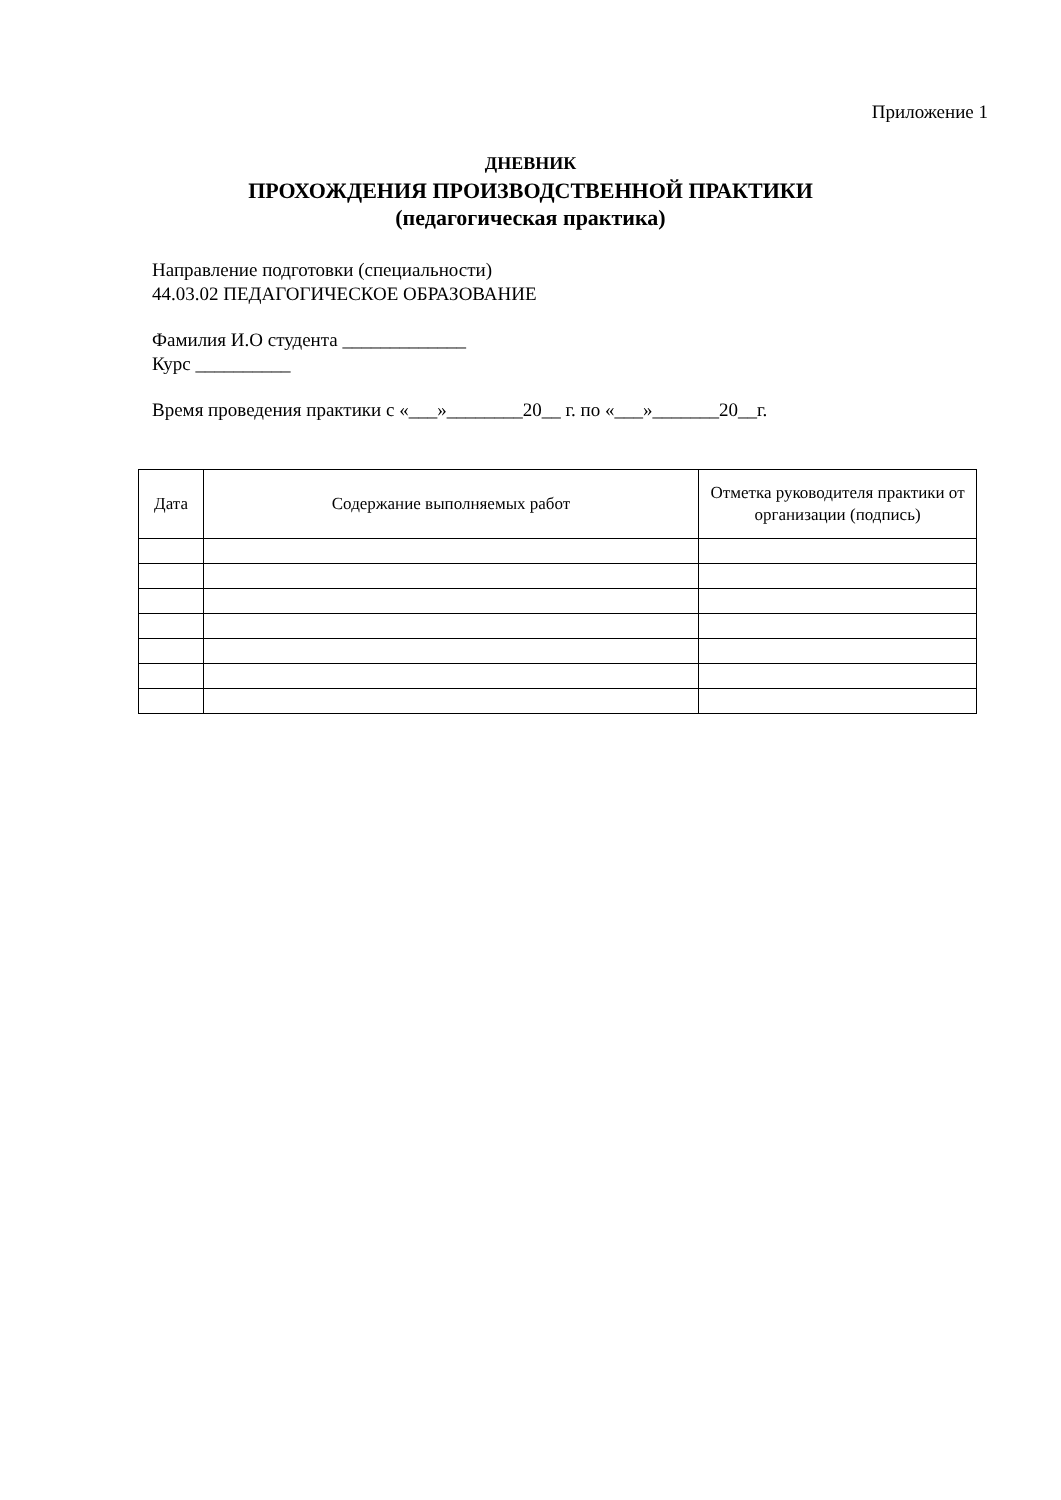Приложение 1
ДНЕВНИК
ПРОХОЖДЕНИЯ ПРОИЗВОДСТВЕННОЙ ПРАКТИКИ
(педагогическая практика)
Направление подготовки (специальности)
44.03.02 ПЕДАГОГИЧЕСКОЕ ОБРАЗОВАНИЕ
Фамилия И.О студента _____________
Курс __________
Время проведения практики с «___»________20__ г. по «___»_______20__г.
| Дата | Содержание выполняемых работ | Отметка руководителя практики от организации (подпись) |
| --- | --- | --- |